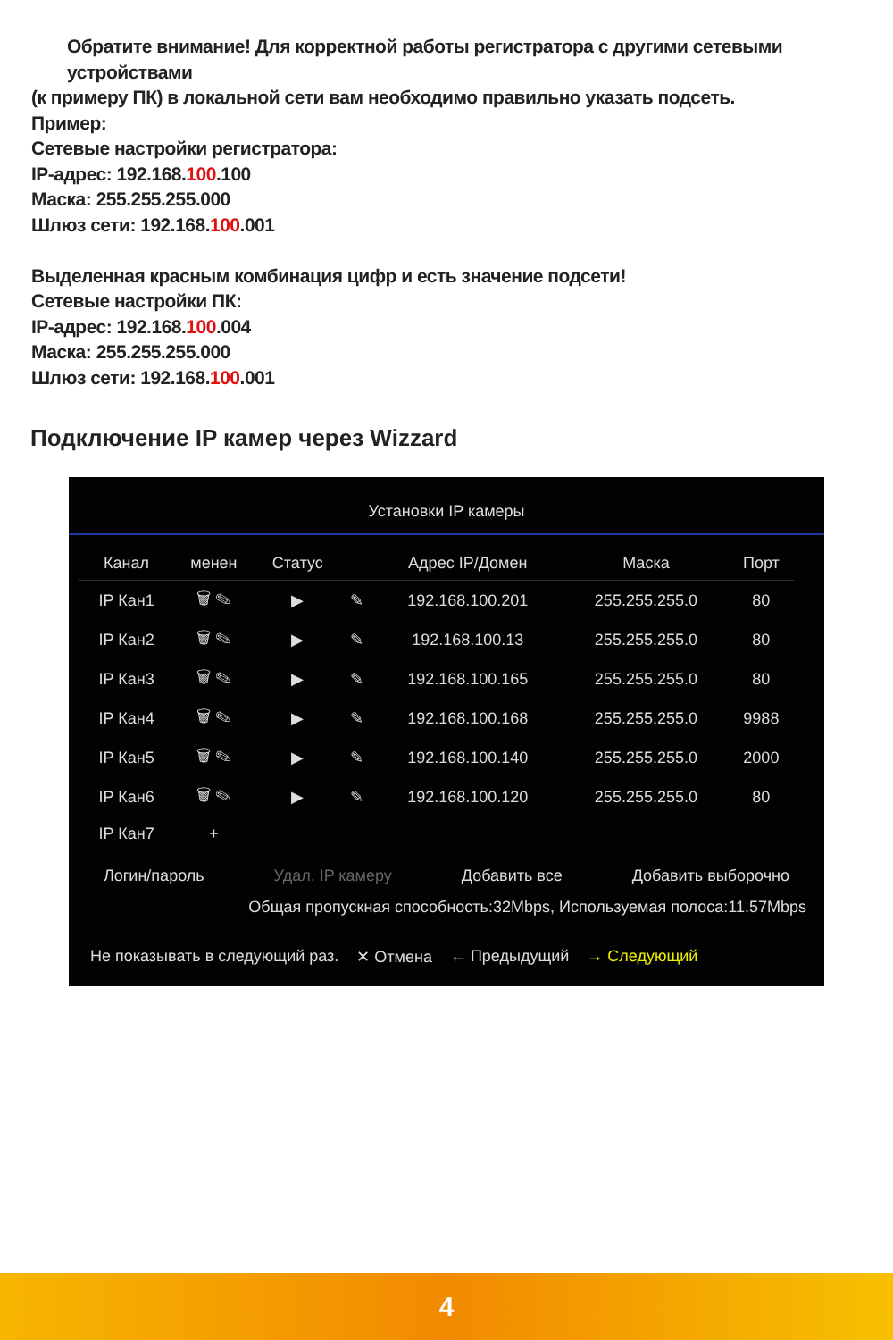Обратите внимание! Для корректной работы регистратора с другими сетевыми устройствами
(к примеру ПК) в локальной сети вам необходимо правильно указать подсеть.
Пример:
Сетевые настройки регистратора:
IP-адрес: 192.168.100.100
Маска: 255.255.255.000
Шлюз сети: 192.168.100.001
Выделенная красным комбинация цифр и есть значение подсети!
Сетевые настройки ПК:
IP-адрес: 192.168.100.004
Маска: 255.255.255.000
Шлюз сети: 192.168.100.001
Подключение IP камер через Wizzard
Установки IP камеры
| Канал | менен | Статус | | Адрес IP/Домен | Маска | Порт |
| --- | --- | --- | --- | --- | --- | --- |
| IP Кан1 | 🗑 ✎ | ▶ | ✎ | 192.168.100.201 | 255.255.255.0 | 80 |
| IP Кан2 | 🗑 ✎ | ▶ | ✎ | 192.168.100.13 | 255.255.255.0 | 80 |
| IP Кан3 | 🗑 ✎ | ▶ | ✎ | 192.168.100.165 | 255.255.255.0 | 80 |
| IP Кан4 | 🗑 ✎ | ▶ | ✎ | 192.168.100.168 | 255.255.255.0 | 9988 |
| IP Кан5 | 🗑 ✎ | ▶ | ✎ | 192.168.100.140 | 255.255.255.0 | 2000 |
| IP Кан6 | 🗑 ✎ | ▶ | ✎ | 192.168.100.120 | 255.255.255.0 | 80 |
| IP Кан7 | + | | | | | |
Логин/пароль Удал. IP камеру Добавить все Добавить выборочно
Общая пропускная способность:32Mbps, Используемая полоса:11.57Mbps
Не показывать в следующий раз. ✕ Отмена ← Предыдущий → Следующий
4